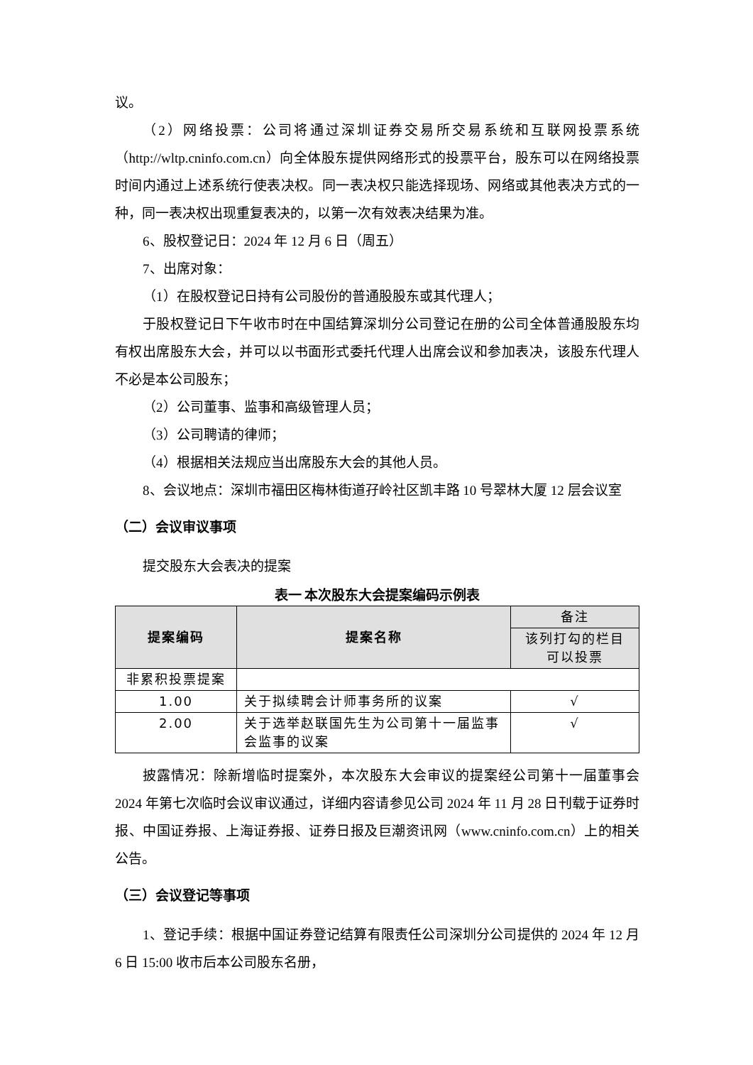议。
（2）网络投票：公司将通过深圳证券交易所交易系统和互联网投票系统（http://wltp.cninfo.com.cn）向全体股东提供网络形式的投票平台，股东可以在网络投票时间内通过上述系统行使表决权。同一表决权只能选择现场、网络或其他表决方式的一种，同一表决权出现重复表决的，以第一次有效表决结果为准。
6、股权登记日：2024 年 12 月 6 日（周五）
7、出席对象：
（1）在股权登记日持有公司股份的普通股股东或其代理人；
于股权登记日下午收市时在中国结算深圳分公司登记在册的公司全体普通股股东均有权出席股东大会，并可以以书面形式委托代理人出席会议和参加表决，该股东代理人不必是本公司股东；
（2）公司董事、监事和高级管理人员；
（3）公司聘请的律师；
（4）根据相关法规应当出席股东大会的其他人员。
8、会议地点：深圳市福田区梅林街道孖岭社区凯丰路 10 号翠林大厦 12 层会议室
（二）会议审议事项
提交股东大会表决的提案
表一 本次股东大会提案编码示例表
| 提案编码 | 提案名称 | 备注 |
| | | 该列打勾的栏目 可以投票 |
| 非累积投票提案 | | |
| 1.00 | 关于拟续聘会计师事务所的议案 | √ |
| 2.00 | 关于选举赵联国先生为公司第十一届监事会监事的议案 | √ |
披露情况：除新增临时提案外，本次股东大会审议的提案经公司第十一届董事会 2024 年第七次临时会议审议通过，详细内容请参见公司 2024 年 11 月 28 日刊载于证券时报、中国证券报、上海证券报、证券日报及巨潮资讯网（www.cninfo.com.cn）上的相关公告。
（三）会议登记等事项
1、登记手续：根据中国证券登记结算有限责任公司深圳分公司提供的 2024 年 12 月 6 日 15:00 收市后本公司股东名册，